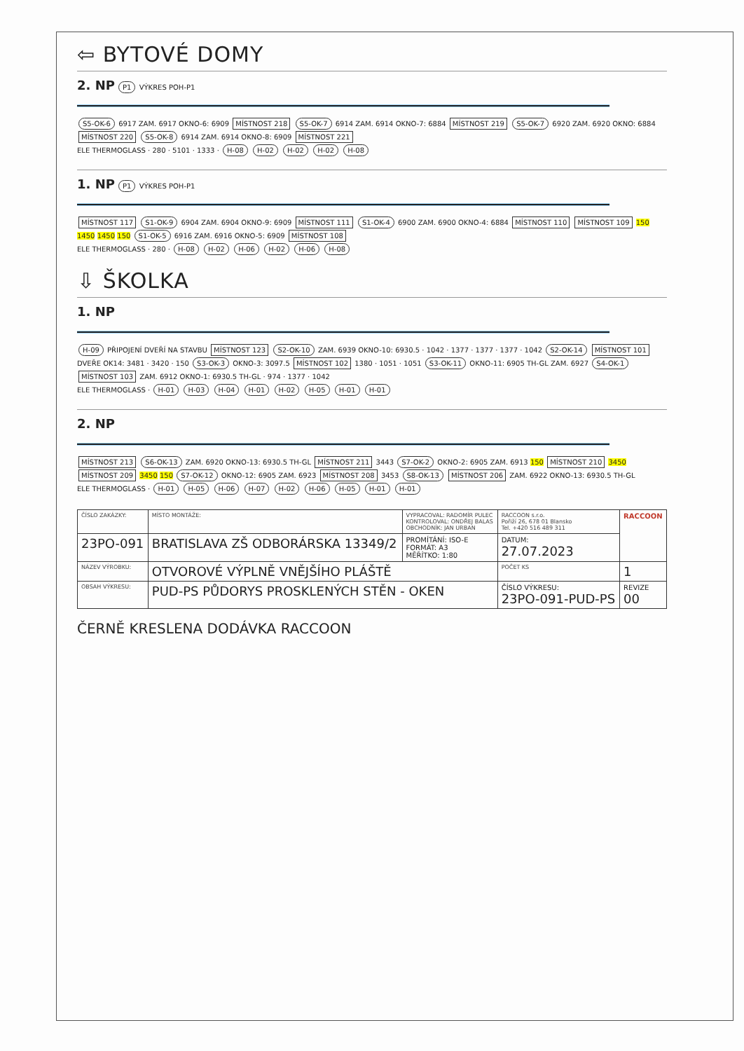⇦ BYTOVÉ DOMY
2. NP P1 VÝKRES POH-P1
S5-OK-6 6917 ZAM. 6917 OKNO-6: 6909 MÍSTNOST 218 S5-OK-7 6914 ZAM. 6914 OKNO-7: 6884 MÍSTNOST 219 S5-OK-7 6920 ZAM. 6920 OKNO: 6884 MÍSTNOST 220 S5-OK-8 6914 ZAM. 6914 OKNO-8: 6909 MÍSTNOST 221
ELE THERMOGLASS · 280 · 5101 · 1333 · H-08 H-02 H-02 H-02 H-08
1. NP P1 VÝKRES POH-P1
MÍSTNOST 117 S1-OK-9 6904 ZAM. 6904 OKNO-9: 6909 MÍSTNOST 111 S1-OK-4 6900 ZAM. 6900 OKNO-4: 6884 MÍSTNOST 110 MÍSTNOST 109 150 1450 1450 150 S1-OK-5 6916 ZAM. 6916 OKNO-5: 6909 MÍSTNOST 108
ELE THERMOGLASS · 280 · H-08 H-02 H-06 H-02 H-06 H-08
⇩ ŠKOLKA
1. NP
H-09 PŘIPOJENÍ DVEŘÍ NA STAVBU MÍSTNOST 123 S2-OK-10 ZAM. 6939 OKNO-10: 6930.5 · 1042 · 1377 · 1377 · 1377 · 1042 S2-OK-14 MÍSTNOST 101 DVEŘE OK14: 3481 · 3420 · 150 S3-OK-3 OKNO-3: 3097.5 MÍSTNOST 102 1380 · 1051 · 1051 S3-OK-11 OKNO-11: 6905 TH-GL ZAM. 6927 S4-OK-1 MÍSTNOST 103 ZAM. 6912 OKNO-1: 6930.5 TH-GL · 974 · 1377 · 1042
ELE THERMOGLASS · H-01 H-03 H-04 H-01 H-02 H-05 H-01 H-01
2. NP
MÍSTNOST 213 S6-OK-13 ZAM. 6920 OKNO-13: 6930.5 TH-GL MÍSTNOST 211 3443 S7-OK-2 OKNO-2: 6905 ZAM. 6913 150 MÍSTNOST 210 3450 MÍSTNOST 209 3450 150 S7-OK-12 OKNO-12: 6905 ZAM. 6923 MÍSTNOST 208 3453 S8-OK-13 MÍSTNOST 206 ZAM. 6922 OKNO-13: 6930.5 TH-GL
ELE THERMOGLASS · H-01 H-05 H-06 H-07 H-02 H-06 H-05 H-01 H-01
| ČÍSLO ZAKÁZKY: | MÍSTO MONTÁŽE: | VYPRACOVAL: RADOMÍR PULEC KONTROLOVAL: ONDŘEJ BALAS OBCHODNÍK: JAN URBAN | RACCOON s.r.o. Pořiží 26, 678 01 Blansko Tel. +420 516 489 311 | RACCOON |
| 23PO-091 | BRATISLAVA ZŠ ODBORÁRSKA 13349/2 | PROMÍTÁNÍ: ISO-E FORMÁT: A3 MĚŘÍTKO: 1:80 | DATUM: 27.07.2023 | |
| NÁZEV VÝROBKU: | OTVOROVÉ VÝPLNĚ VNĚJŠÍHO PLÁŠTĚ | | POČET KS | 1 |
| OBSAH VÝKRESU: | PUD-PS PŮDORYS PROSKLENÝCH STĚN - OKEN | | ČÍSLO VÝKRESU: 23PO-091-PUD-PS | REVIZE 00 |
ČERNĚ KRESLENA DODÁVKA RACCOON